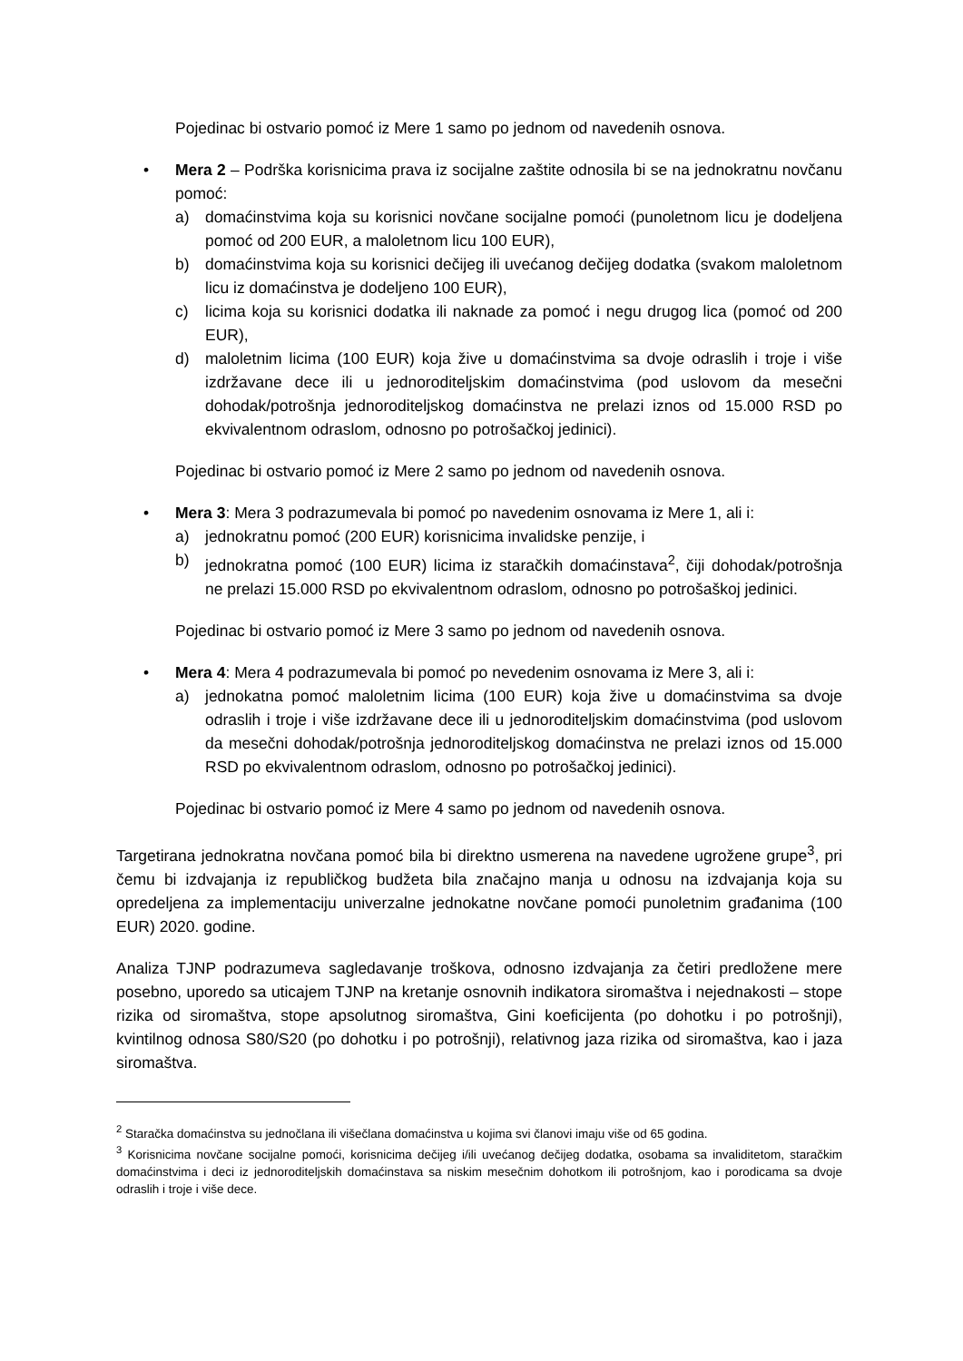Pojedinac bi ostvario pomoć iz Mere 1 samo po jednom od navedenih osnova.
• Mera 2 – Podrška korisnicima prava iz socijalne zaštite odnosila bi se na jednokratnu novčanu pomoć:
a) domaćinstvima koja su korisnici novčane socijalne pomoći (punoletnom licu je dodeljena pomoć od 200 EUR, a maloletnom licu 100 EUR),
b) domaćinstvima koja su korisnici dečijeg ili uvećanog dečijeg dodatka (svakom maloletnom licu iz domaćinstva je dodeljeno 100 EUR),
c) licima koja su korisnici dodatka ili naknade za pomoć i negu drugog lica (pomoć od 200 EUR),
d) maloletnim licima (100 EUR) koja žive u domaćinstvima sa dvoje odraslih i troje i više izdržavane dece ili u jednoroditeljskim domaćinstvima (pod uslovom da mesečni dohodak/potrošnja jednoroditeljskog domaćinstva ne prelazi iznos od 15.000 RSD po ekvivalentnom odraslom, odnosno po potrošačkoj jedinici).
Pojedinac bi ostvario pomoć iz Mere 2 samo po jednom od navedenih osnova.
• Mera 3: Mera 3 podrazumevala bi pomoć po navedenim osnovama iz Mere 1, ali i:
a) jednokratnu pomoć (200 EUR) korisnicima invalidske penzije, i
b) jednokratna pomoć (100 EUR) licima iz staračkih domaćinstava<sup>2</sup>, čiji dohodak/potrošnja ne prelazi 15.000 RSD po ekvivalentnom odraslom, odnosno po potrošaškoj jedinici.
Pojedinac bi ostvario pomoć iz Mere 3 samo po jednom od navedenih osnova.
• Mera 4: Mera 4 podrazumevala bi pomoć po nevedenim osnovama iz Mere 3, ali i:
a) jednokatna pomoć maloletnim licima (100 EUR) koja žive u domaćinstvima sa dvoje odraslih i troje i više izdržavane dece ili u jednoroditeljskim domaćinstvima (pod uslovom da mesečni dohodak/potrošnja jednoroditeljskog domaćinstva ne prelazi iznos od 15.000 RSD po ekvivalentnom odraslom, odnosno po potrošačkoj jedinici).
Pojedinac bi ostvario pomoć iz Mere 4 samo po jednom od navedenih osnova.
Targetirana jednokratna novčana pomoć bila bi direktno usmerena na navedene ugrožene grupe<sup>3</sup>, pri čemu bi izdvajanja iz republičkog budžeta bila značajno manja u odnosu na izdvajanja koja su opredeljena za implementaciju univerzalne jednokatne novčane pomoći punoletnim građanima (100 EUR) 2020. godine.
Analiza TJNP podrazumeva sagledavanje troškova, odnosno izdvajanja za četiri predložene mere posebno, uporedo sa uticajem TJNP na kretanje osnovnih indikatora siromaštva i nejednakosti – stope rizika od siromaštva, stope apsolutnog siromaštva, Gini koeficijenta (po dohotku i po potrošnji), kvintilnog odnosa S80/S20 (po dohotku i po potrošnji), relativnog jaza rizika od siromaštva, kao i jaza siromaštva.
<sup>2</sup> Staračka domaćinstva su jednočlana ili višečlana domaćinstva u kojima svi članovi imaju više od 65 godina.
<sup>3</sup> Korisnicima novčane socijalne pomoći, korisnicima dečijeg i/ili uvećanog dečijeg dodatka, osobama sa invaliditetom, staračkim domaćinstvima i deci iz jednoroditeljskih domaćinstava sa niskim mesečnim dohotkom ili potrošnjom, kao i porodicama sa dvoje odraslih i troje i više dece.